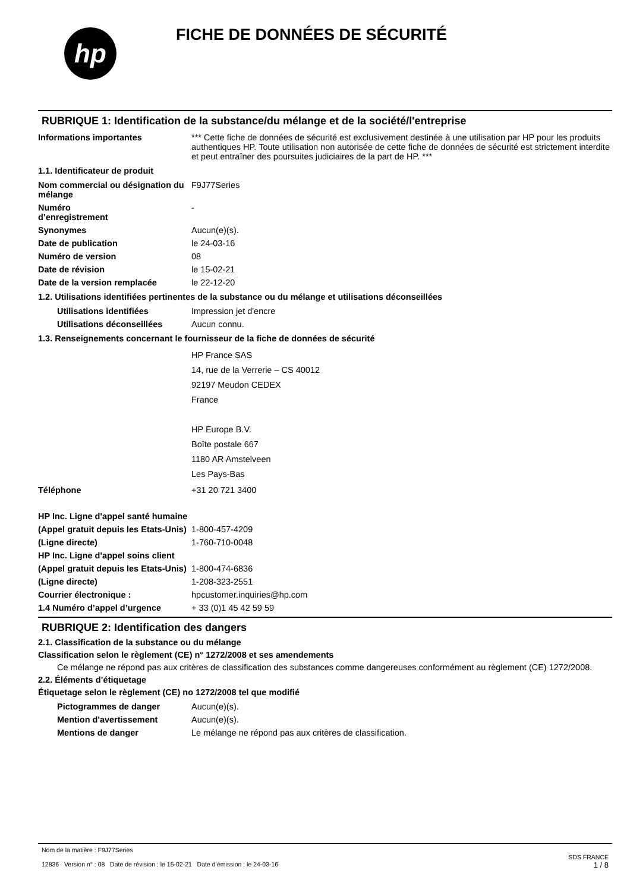hp
FICHE DE DONNÉES DE SÉCURITÉ
RUBRIQUE 1: Identification de la substance/du mélange et de la société/l'entreprise
Informations importantes *** Cette fiche de données de sécurité est exclusivement destinée à une utilisation par HP pour les produits authentiques HP. Toute utilisation non autorisée de cette fiche de données de sécurité est strictement interdite et peut entraîner des poursuites judiciaires de la part de HP. ***
1.1. Identificateur de produit
Nom commercial ou désignation du mélange
F9J77Series
Numéro
d’enregistrement
-
Synonymes Aucun(e)(s).
Date de publication le 24-03-16
Numéro de version 08
Date de révision le 15-02-21
Date de la version remplacée le 22-12-20
1.2. Utilisations identifiées pertinentes de la substance ou du mélange et utilisations déconseillées
Utilisations identifiées Impression jet d'encre
Utilisations déconseillées
Aucun connu.
1.3. Renseignements concernant le fournisseur de la fiche de données de sécurité
HP France SAS
14, rue de la Verrerie – CS 40012
92197 Meudon CEDEX
France
HP Europe B.V.
Boîte postale 667
1180 AR Amstelveen
Les Pays-Bas
Téléphone +31 20 721 3400
HP Inc. Ligne d'appel santé humaine
(Appel gratuit depuis les Etats-Unis)
1-800-457-4209
(Ligne directe) 1-760-710-0048
HP Inc. Ligne d'appel soins client
(Appel gratuit depuis les Etats-Unis)
1-800-474-6836
(Ligne directe) 1-208-323-2551
Courrier électronique : hpcustomer.inquiries@hp.com
1.4 Numéro d’appel d’urgence + 33 (0)1 45 42 59 59
RUBRIQUE 2: Identification des dangers
2.1. Classification de la substance ou du mélange
Classification selon le règlement (CE) n° 1272/2008 et ses amendements
Ce mélange ne répond pas aux critères de classification des substances comme dangereuses conformément au règlement (CE) 1272/2008.
2.2. Éléments d’étiquetage
Étiquetage selon le règlement (CE) no 1272/2008 tel que modifié
Pictogrammes de danger Aucun(e)(s).
Mention d'avertissement Aucun(e)(s).
Mentions de danger Le mélange ne répond pas aux critères de classification.
Nom de la matière : F9J77Series
12836 Version n° : 08 Date de révision : le 15-02-21 Date d’émission : le 24-03-16
SDS FRANCE
1 / 8